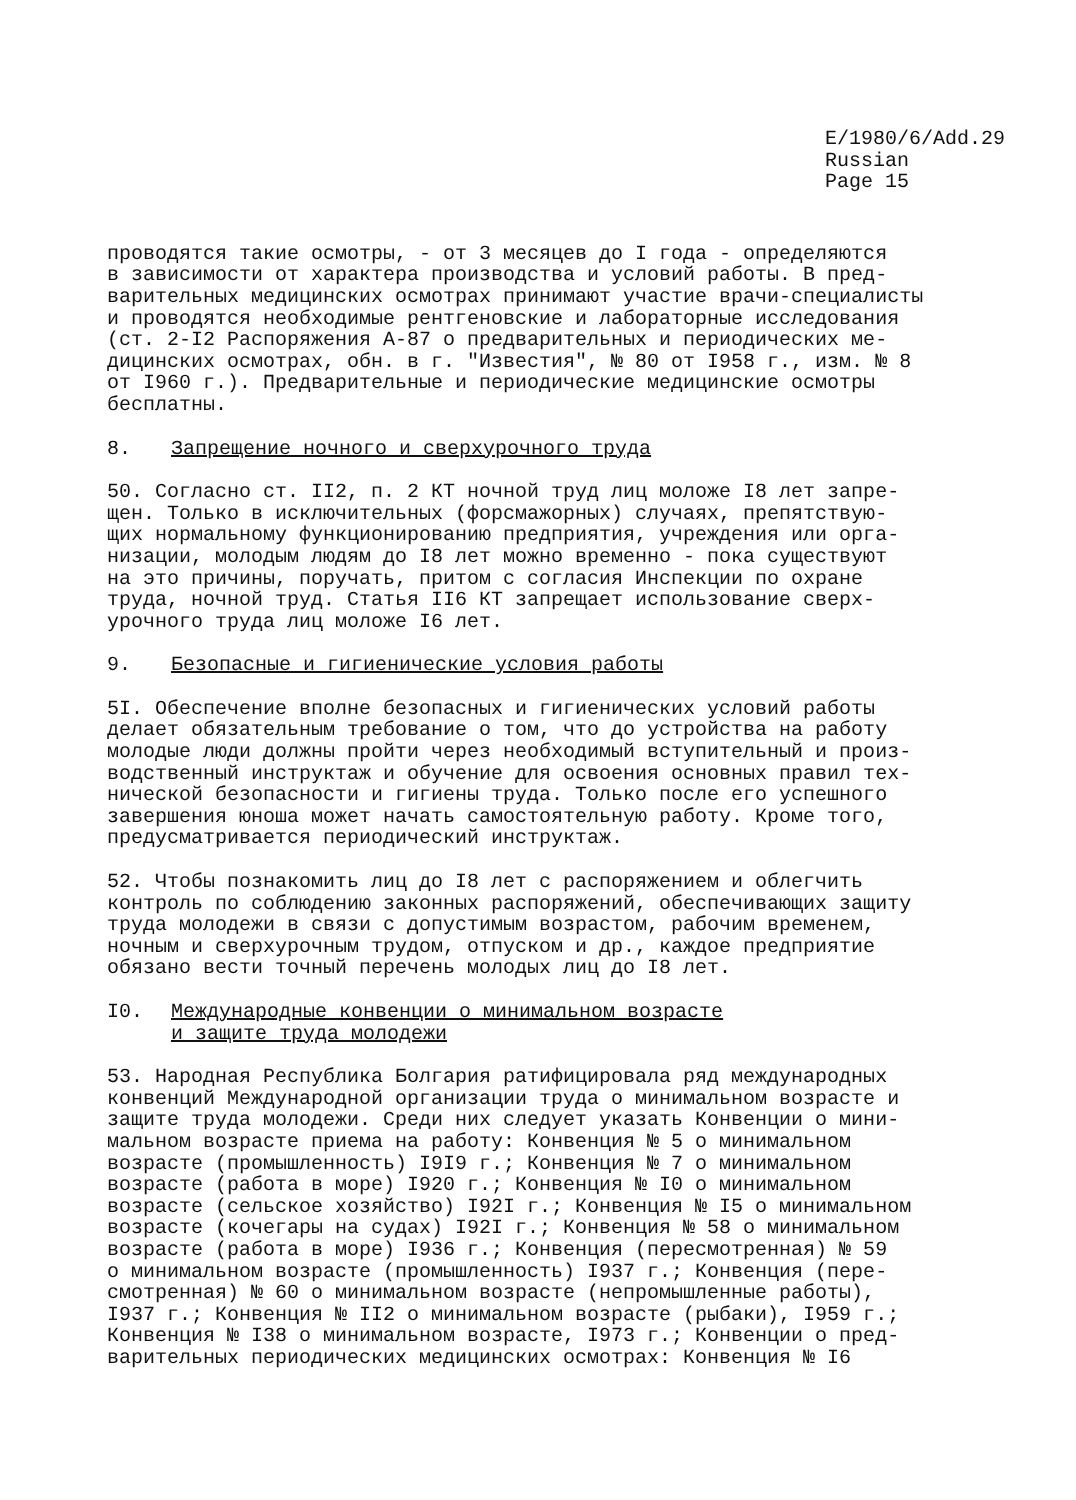E/1980/6/Add.29
Russian
Page 15
проводятся такие осмотры, - от 3 месяцев до I года - определяются в зависимости от характера производства и условий работы. В пред- варительных медицинских осмотрах принимают участие врачи-специалисты и проводятся необходимые рентгеновские и лабораторные исследования (ст. 2-I2 Распоряжения А-87 о предварительных и периодических ме- дицинских осмотрах, обн. в г. "Известия", № 80 от I958 г., изм. № 8 от I960 г.). Предварительные и периодические медицинские осмотры бесплатны.
8. Запрещение ночного и сверхурочного труда
50. Согласно ст. II2, п. 2 КТ ночной труд лиц моложе I8 лет запре- щен. Только в исключительных (форсмажорных) случаях, препятствую- щих нормальному функционированию предприятия, учреждения или орга- низации, молодым людям до I8 лет можно временно - пока существуют на это причины, поручать, притом с согласия Инспекции по охране труда, ночной труд. Статья II6 КТ запрещает использование сверх- урочного труда лиц моложе I6 лет.
9. Безопасные и гигиенические условия работы
5I. Обеспечение вполне безопасных и гигиенических условий работы делает обязательным требование о том, что до устройства на работу молодые люди должны пройти через необходимый вступительный и произ- водственный инструктаж и обучение для освоения основных правил тех- нической безопасности и гигиены труда. Только после его успешного завершения юноша может начать самостоятельную работу. Кроме того, предусматривается периодический инструктаж.
52. Чтобы познакомить лиц до I8 лет с распоряжением и облегчить контроль по соблюдению законных распоряжений, обеспечивающих защиту труда молодежи в связи с допустимым возрастом, рабочим временем, ночным и сверхурочным трудом, отпуском и др., каждое предприятие обязано вести точный перечень молодых лиц до I8 лет.
I0. Международные конвенции о минимальном возрасте
и защите труда молодежи
53. Народная Республика Болгария ратифицировала ряд международных конвенций Международной организации труда о минимальном возрасте и защите труда молодежи. Среди них следует указать Конвенции о мини- мальном возрасте приема на работу: Конвенция № 5 о минимальном возрасте (промышленность) I9I9 г.; Конвенция № 7 о минимальном возрасте (работа в море) I920 г.; Конвенция № I0 о минимальном возрасте (сельское хозяйство) I92I г.; Конвенция № I5 о минимальном возрасте (кочегары на судах) I92I г.; Конвенция № 58 о минимальном возрасте (работа в море) I936 г.; Конвенция (пересмотренная) № 59 о минимальном возрасте (промышленность) I937 г.; Конвенция (пере- смотренная) № 60 о минимальном возрасте (непромышленные работы), I937 г.; Конвенция № II2 о минимальном возрасте (рыбаки), I959 г.; Конвенция № I38 о минимальном возрасте, I973 г.; Конвенции о пред- варительных периодических медицинских осмотрах: Конвенция № I6